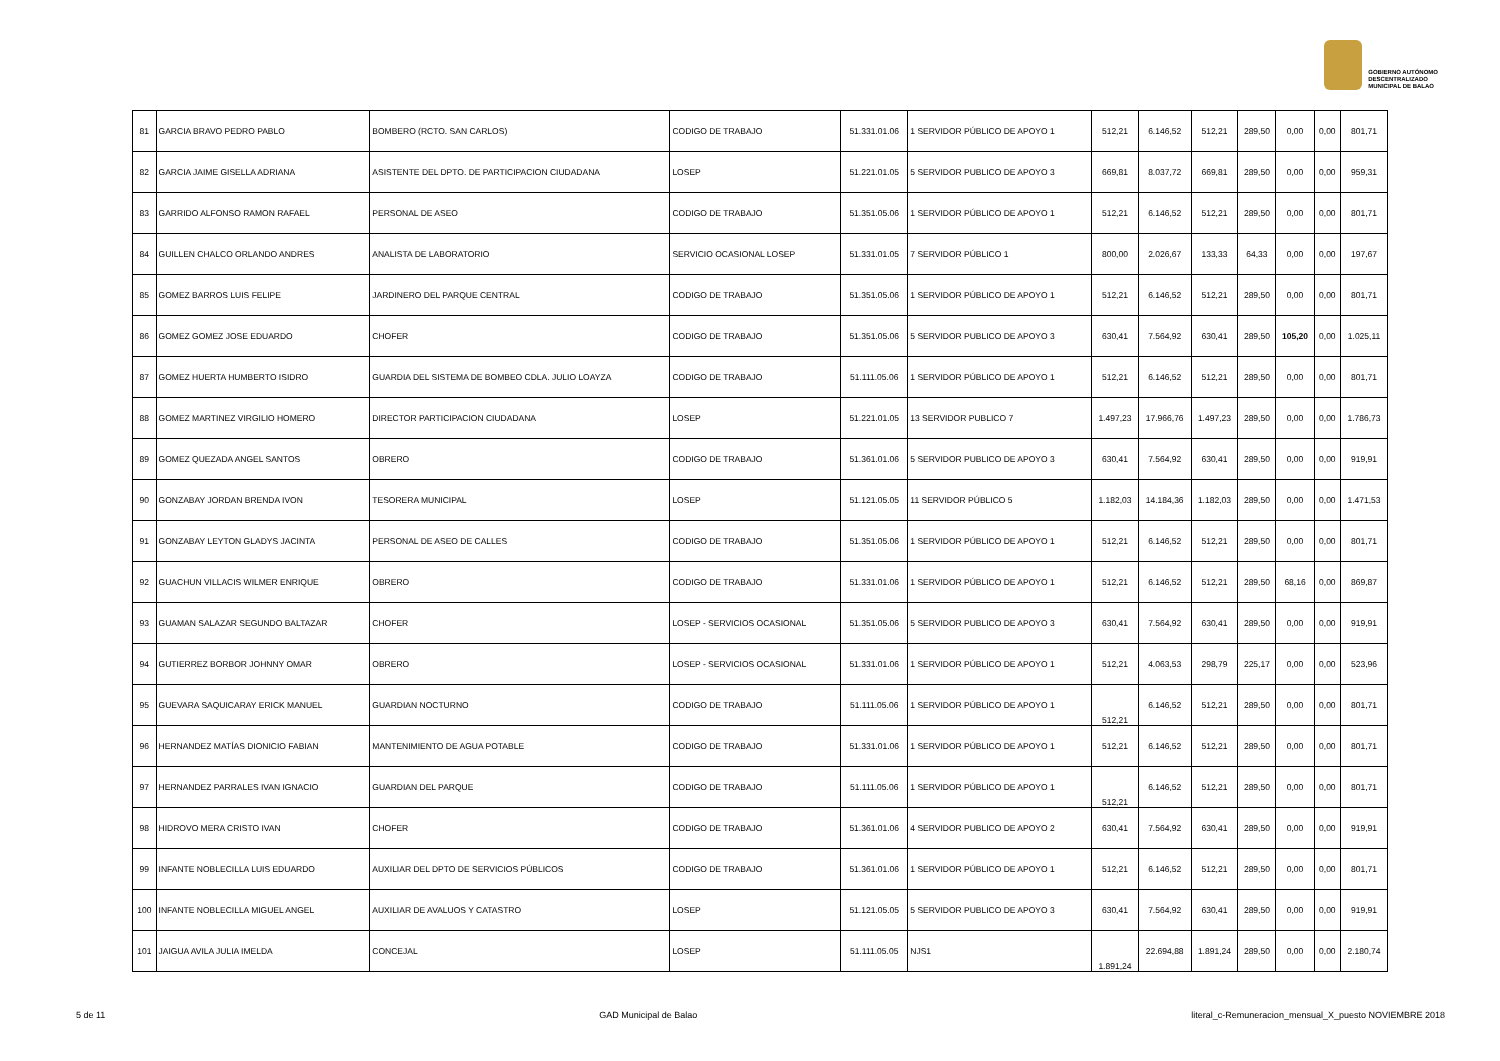GOBIERNO AUTÓNOMO
DESCENTRALIZADO
MUNICIPAL DE BALAO
| 81 | GARCIA BRAVO PEDRO PABLO | BOMBERO (RCTO. SAN CARLOS) | CODIGO DE TRABAJO | 51.331.01.06 | 1 SERVIDOR PÚBLICO DE APOYO 1 | 512,21 | 6.146,52 | 512,21 | 289,50 | 0,00 | 0,00 | 801,71 |
| 82 | GARCIA JAIME GISELLA ADRIANA | ASISTENTE DEL DPTO. DE PARTICIPACION CIUDADANA | LOSEP | 51.221.01.05 | 5 SERVIDOR PUBLICO DE APOYO 3 | 669,81 | 8.037,72 | 669,81 | 289,50 | 0,00 | 0,00 | 959,31 |
| 83 | GARRIDO ALFONSO RAMON RAFAEL | PERSONAL DE ASEO | CODIGO DE TRABAJO | 51.351.05.06 | 1 SERVIDOR PÚBLICO DE APOYO 1 | 512,21 | 6.146,52 | 512,21 | 289,50 | 0,00 | 0,00 | 801,71 |
| 84 | GUILLEN CHALCO ORLANDO ANDRES | ANALISTA DE LABORATORIO | SERVICIO OCASIONAL LOSEP | 51.331.01.05 | 7 SERVIDOR PÚBLICO 1 | 800,00 | 2.026,67 | 133,33 | 64,33 | 0,00 | 0,00 | 197,67 |
| 85 | GOMEZ BARROS LUIS FELIPE | JARDINERO DEL PARQUE CENTRAL | CODIGO DE TRABAJO | 51.351.05.06 | 1 SERVIDOR PÚBLICO DE APOYO 1 | 512,21 | 6.146,52 | 512,21 | 289,50 | 0,00 | 0,00 | 801,71 |
| 86 | GOMEZ GOMEZ JOSE EDUARDO | CHOFER | CODIGO DE TRABAJO | 51.351.05.06 | 5 SERVIDOR PUBLICO DE APOYO 3 | 630,41 | 7.564,92 | 630,41 | 289,50 | 105,20 | 0,00 | 1.025,11 |
| 87 | GOMEZ HUERTA HUMBERTO ISIDRO | GUARDIA DEL SISTEMA DE BOMBEO CDLA. JULIO LOAYZA | CODIGO DE TRABAJO | 51.111.05.06 | 1 SERVIDOR PÚBLICO DE APOYO 1 | 512,21 | 6.146,52 | 512,21 | 289,50 | 0,00 | 0,00 | 801,71 |
| 88 | GOMEZ MARTINEZ VIRGILIO HOMERO | DIRECTOR PARTICIPACION CIUDADANA | LOSEP | 51.221.01.05 | 13 SERVIDOR PUBLICO 7 | 1.497,23 | 17.966,76 | 1.497,23 | 289,50 | 0,00 | 0,00 | 1.786,73 |
| 89 | GOMEZ QUEZADA ANGEL SANTOS | OBRERO | CODIGO DE TRABAJO | 51.361.01.06 | 5 SERVIDOR PUBLICO DE APOYO 3 | 630,41 | 7.564,92 | 630,41 | 289,50 | 0,00 | 0,00 | 919,91 |
| 90 | GONZABAY JORDAN BRENDA IVON | TESORERA MUNICIPAL | LOSEP | 51.121.05.05 | 11 SERVIDOR PÚBLICO 5 | 1.182,03 | 14.184,36 | 1.182,03 | 289,50 | 0,00 | 0,00 | 1.471,53 |
| 91 | GONZABAY LEYTON GLADYS JACINTA | PERSONAL DE ASEO DE CALLES | CODIGO DE TRABAJO | 51.351.05.06 | 1 SERVIDOR PÚBLICO DE APOYO 1 | 512,21 | 6.146,52 | 512,21 | 289,50 | 0,00 | 0,00 | 801,71 |
| 92 | GUACHUN VILLACIS WILMER ENRIQUE | OBRERO | CODIGO DE TRABAJO | 51.331.01.06 | 1 SERVIDOR PÚBLICO DE APOYO 1 | 512,21 | 6.146,52 | 512,21 | 289,50 | 68,16 | 0,00 | 869,87 |
| 93 | GUAMAN SALAZAR SEGUNDO BALTAZAR | CHOFER | LOSEP - SERVICIOS OCASIONAL | 51.351.05.06 | 5 SERVIDOR PUBLICO DE APOYO 3 | 630,41 | 7.564,92 | 630,41 | 289,50 | 0,00 | 0,00 | 919,91 |
| 94 | GUTIERREZ BORBOR JOHNNY OMAR | OBRERO | LOSEP - SERVICIOS OCASIONAL | 51.331.01.06 | 1 SERVIDOR PÚBLICO DE APOYO 1 | 512,21 | 4.063,53 | 298,79 | 225,17 | 0,00 | 0,00 | 523,96 |
| 95 | GUEVARA SAQUICARAY ERICK MANUEL | GUARDIAN NOCTURNO | CODIGO DE TRABAJO | 51.111.05.06 | 1 SERVIDOR PÚBLICO DE APOYO 1 | 512,21 | 6.146,52 | 512,21 | 289,50 | 0,00 | 0,00 | 801,71 |
| 96 | HERNANDEZ MATÍAS DIONICIO FABIAN | MANTENIMIENTO DE AGUA POTABLE | CODIGO DE TRABAJO | 51.331.01.06 | 1 SERVIDOR PÚBLICO DE APOYO 1 | 512,21 | 6.146,52 | 512,21 | 289,50 | 0,00 | 0,00 | 801,71 |
| 97 | HERNANDEZ PARRALES IVAN IGNACIO | GUARDIAN DEL PARQUE | CODIGO DE TRABAJO | 51.111.05.06 | 1 SERVIDOR PÚBLICO DE APOYO 1 | 512,21 | 6.146,52 | 512,21 | 289,50 | 0,00 | 0,00 | 801,71 |
| 98 | HIDROVO MERA CRISTO IVAN | CHOFER | CODIGO DE TRABAJO | 51.361.01.06 | 4 SERVIDOR PUBLICO DE APOYO 2 | 630,41 | 7.564,92 | 630,41 | 289,50 | 0,00 | 0,00 | 919,91 |
| 99 | INFANTE NOBLECILLA LUIS EDUARDO | AUXILIAR DEL DPTO DE SERVICIOS PÚBLICOS | CODIGO DE TRABAJO | 51.361.01.06 | 1 SERVIDOR PÚBLICO DE APOYO 1 | 512,21 | 6.146,52 | 512,21 | 289,50 | 0,00 | 0,00 | 801,71 |
| 100 | INFANTE NOBLECILLA MIGUEL ANGEL | AUXILIAR DE AVALUOS Y CATASTRO | LOSEP | 51.121.05.05 | 5 SERVIDOR PUBLICO DE APOYO 3 | 630,41 | 7.564,92 | 630,41 | 289,50 | 0,00 | 0,00 | 919,91 |
| 101 | JAIGUA AVILA JULIA IMELDA | CONCEJAL | LOSEP | 51.111.05.05 | NJS1 | 1.891,24 | 22.694,88 | 1.891,24 | 289,50 | 0,00 | 0,00 | 2.180,74 |
5 de 11 GAD Municipal de Balao literal_c-Remuneracion_mensual_X_puesto NOVIEMBRE 2018